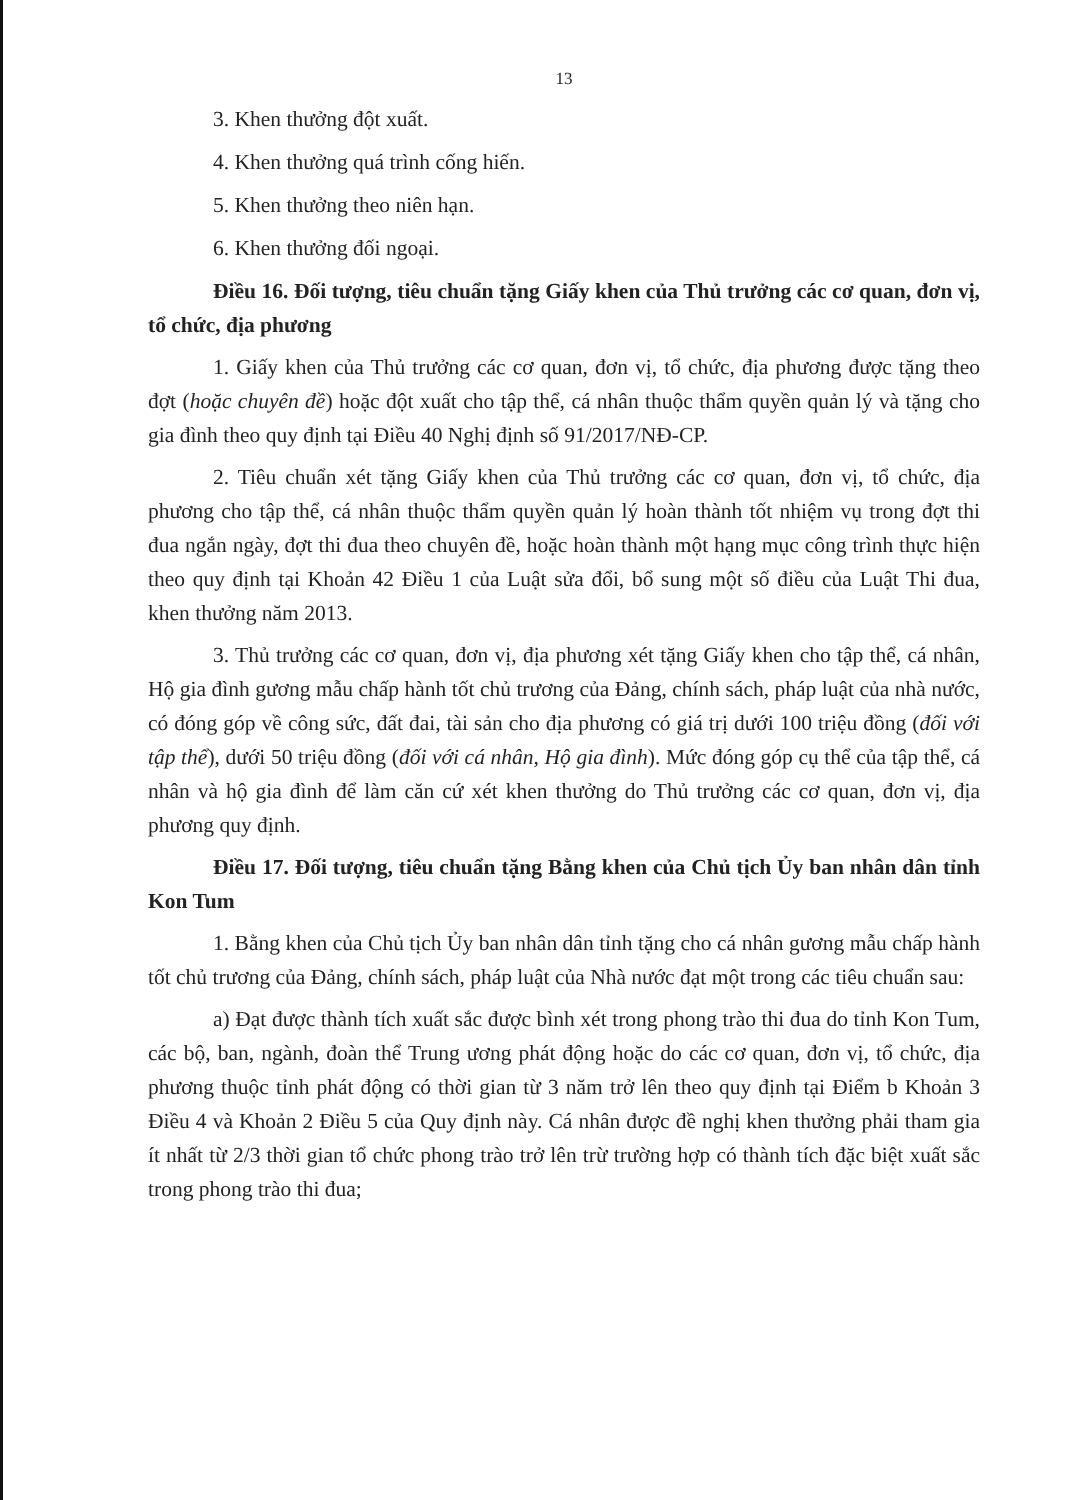13
3. Khen thưởng đột xuất.
4. Khen thưởng quá trình cống hiến.
5. Khen thưởng theo niên hạn.
6. Khen thưởng đối ngoại.
Điều 16. Đối tượng, tiêu chuẩn tặng Giấy khen của Thủ trưởng các cơ quan, đơn vị, tổ chức, địa phương
1. Giấy khen của Thủ trưởng các cơ quan, đơn vị, tổ chức, địa phương được tặng theo đợt (hoặc chuyên đề) hoặc đột xuất cho tập thể, cá nhân thuộc thẩm quyền quản lý và tặng cho gia đình theo quy định tại Điều 40 Nghị định số 91/2017/NĐ-CP.
2. Tiêu chuẩn xét tặng Giấy khen của Thủ trưởng các cơ quan, đơn vị, tổ chức, địa phương cho tập thể, cá nhân thuộc thẩm quyền quản lý hoàn thành tốt nhiệm vụ trong đợt thi đua ngắn ngày, đợt thi đua theo chuyên đề, hoặc hoàn thành một hạng mục công trình thực hiện theo quy định tại Khoản 42 Điều 1 của Luật sửa đổi, bổ sung một số điều của Luật Thi đua, khen thưởng năm 2013.
3. Thủ trưởng các cơ quan, đơn vị, địa phương xét tặng Giấy khen cho tập thể, cá nhân, Hộ gia đình gương mẫu chấp hành tốt chủ trương của Đảng, chính sách, pháp luật của nhà nước, có đóng góp về công sức, đất đai, tài sản cho địa phương có giá trị dưới 100 triệu đồng (đối với tập thể), dưới 50 triệu đồng (đối với cá nhân, Hộ gia đình). Mức đóng góp cụ thể của tập thể, cá nhân và hộ gia đình để làm căn cứ xét khen thưởng do Thủ trưởng các cơ quan, đơn vị, địa phương quy định.
Điều 17. Đối tượng, tiêu chuẩn tặng Bằng khen của Chủ tịch Ủy ban nhân dân tỉnh Kon Tum
1. Bằng khen của Chủ tịch Ủy ban nhân dân tỉnh tặng cho cá nhân gương mẫu chấp hành tốt chủ trương của Đảng, chính sách, pháp luật của Nhà nước đạt một trong các tiêu chuẩn sau:
a) Đạt được thành tích xuất sắc được bình xét trong phong trào thi đua do tỉnh Kon Tum, các bộ, ban, ngành, đoàn thể Trung ương phát động hoặc do các cơ quan, đơn vị, tổ chức, địa phương thuộc tỉnh phát động có thời gian từ 3 năm trở lên theo quy định tại Điểm b Khoản 3 Điều 4 và Khoản 2 Điều 5 của Quy định này. Cá nhân được đề nghị khen thưởng phải tham gia ít nhất từ 2/3 thời gian tổ chức phong trào trở lên trừ trường hợp có thành tích đặc biệt xuất sắc trong phong trào thi đua;